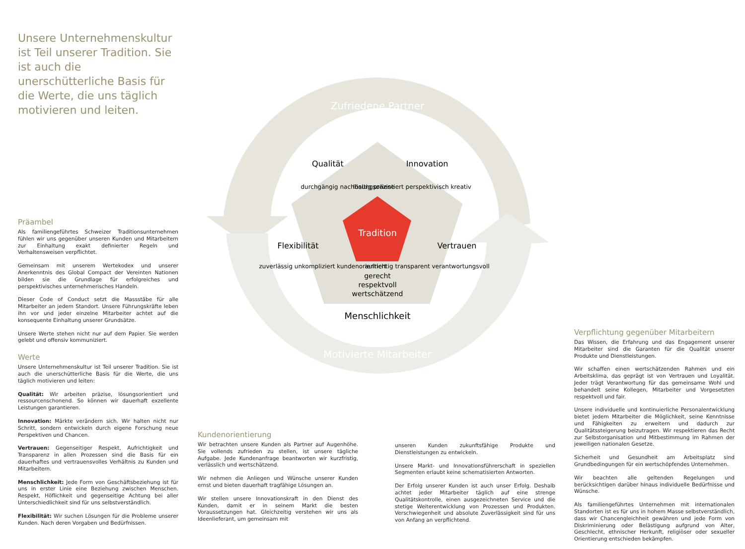Unsere Unternehmenskultur ist Teil unserer Tradition. Sie ist auch die unerschütterliche Basis für die Werte, die uns täglich motivieren und leiten.
Präambel
Als familiengeführtes Schweizer Traditionsunternehmen fühlen wir uns gegenüber unseren Kunden und Mitarbeitern zur Einhaltung exakt definierter Regeln und Verhaltensweisen verpflichtet.
Gemeinsam mit unserem Wertekodex und unserer Anerkenntnis des Global Compact der Vereinten Nationen bilden sie die Grundlage für erfolgreiches und perspektivisches unternehmerisches Handeln.
Dieser Code of Conduct setzt die Massstäbe für alle Mitarbeiter an jedem Standort. Unsere Führungskräfte leben ihn vor und jeder einzelne Mitarbeiter achtet auf die konsequente Einhaltung unserer Grundsätze.
Unsere Werte stehen nicht nur auf dem Papier. Sie werden gelebt und offensiv kommuniziert.
Werte
Unsere Unternehmenskultur ist Teil unserer Tradition. Sie ist auch die unerschütterliche Basis für die Werte, die uns täglich motivieren und leiten:
Qualität: Wir arbeiten präzise, lösungsorientiert und ressourcenschonend. So können wir dauerhaft exzellente Leistungen garantieren.
Innovation: Märkte verändern sich. Wir halten nicht nur Schritt, sondern entwickeln durch eigene Forschung neue Perspektiven und Chancen.
Vertrauen: Gegenseitiger Respekt, Aufrichtigkeit und Transparenz in allen Prozessen sind die Basis für ein dauerhaftes und vertrauensvolles Verhältnis zu Kunden und Mitarbeitern.
Menschlichkeit: Jede Form von Geschäftsbeziehung ist für uns in erster Linie eine Beziehung zwischen Menschen. Respekt, Höflichkeit und gegenseitige Achtung bei aller Unterschiedlichkeit sind für uns selbstverständlich.
Flexibilität: Wir suchen Lösungen für die Probleme unserer Kunden. Nach deren Vorgaben und Bedürfnissen.
Tradition
Zufriedene Partner
Motivierte Mitarbeiter
Qualität
durchgängig nachhaltig präzise
Innovation
lösungsorientiert perspektivisch kreativ
Flexibilität
zuverlässig unkompliziert kundenorientiert
Vertrauen
aufrichtig transparent verantwortungsvoll
gerecht
respektvoll
wertschätzend
Menschlichkeit
Kundenorientierung
Wir betrachten unsere Kunden als Partner auf Augenhöhe. Sie vollends zufrieden zu stellen, ist unsere tägliche Aufgabe. Jede Kundenanfrage beantworten wir kurzfristig, verlässlich und wertschätzend.
Wir nehmen die Anliegen und Wünsche unserer Kunden ernst und bieten dauerhaft tragfähige Lösungen an.
Wir stellen unsere Innovationskraft in den Dienst des Kunden, damit er in seinem Markt die besten Voraussetzungen hat. Gleichzeitig verstehen wir uns als Ideenlieferant, um gemeinsam mit
unseren Kunden zukunftsfähige Produkte und Dienstleistungen zu entwickeln.
Unsere Markt- und Innovationsführerschaft in speziellen Segmenten erlaubt keine schematisierten Antworten.
Der Erfolg unserer Kunden ist auch unser Erfolg. Deshalb achtet jeder Mitarbeiter täglich auf eine strenge Qualitätskontrolle, einen ausgezeichneten Service und die stetige Weiterentwicklung von Prozessen und Produkten. Verschwiegenheit und absolute Zuverlässigkeit sind für uns von Anfang an verpflichtend.
Verpflichtung gegenüber Mitarbeitern
Das Wissen, die Erfahrung und das Engagement unserer Mitarbeiter sind die Garanten für die Qualität unserer Produkte und Dienstleistungen.
Wir schaffen einen wertschätzenden Rahmen und ein Arbeitsklima, das geprägt ist von Vertrauen und Loyalität. Jeder trägt Verantwortung für das gemeinsame Wohl und behandelt seine Kollegen, Mitarbeiter und Vorgesetzten respektvoll und fair.
Unsere individuelle und kontinuierliche Personalentwicklung bietet jedem Mitarbeiter die Möglichkeit, seine Kenntnisse und Fähigkeiten zu erweitern und dadurch zur Qualitätssteigerung beizutragen. Wir respektieren das Recht zur Selbstorganisation und Mitbestimmung im Rahmen der jeweiligen nationalen Gesetze.
Sicherheit und Gesundheit am Arbeitsplatz sind Grundbedingungen für ein wertschöpfendes Unternehmen.
Wir beachten alle geltenden Regelungen und berücksichtigen darüber hinaus individuelle Bedürfnisse und Wünsche.
Als familiengeführtes Unternehmen mit internationalen Standorten ist es für uns in hohem Masse selbstverständlich, dass wir Chancengleichheit gewähren und jede Form von Diskriminierung oder Belästigung aufgrund von Alter, Geschlecht, ethnischer Herkunft, religiöser oder sexueller Orientierung entschieden bekämpfen.